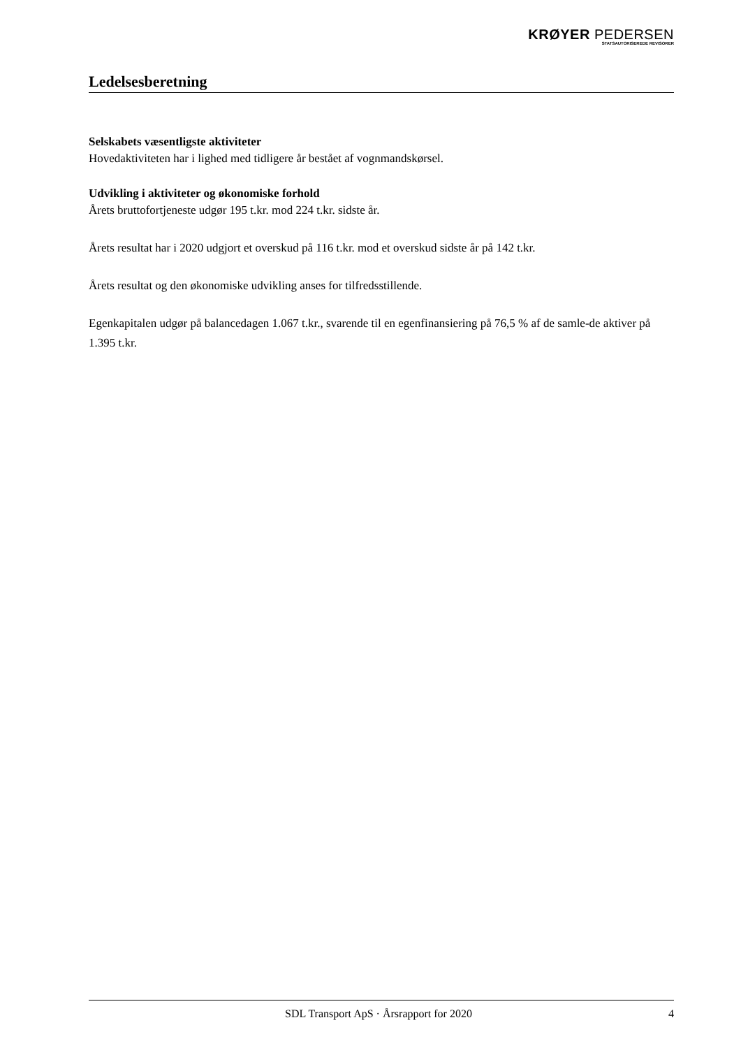KRØYER PEDERSEN
STATSAUTORISEREDE REVISORER
Ledelsesberetning
Selskabets væsentligste aktiviteter
Hovedaktiviteten har i lighed med tidligere år bestået af vognmandskørsel.
Udvikling i aktiviteter og økonomiske forhold
Årets bruttofortjeneste udgør 195 t.kr. mod 224 t.kr. sidste år.
Årets resultat har i 2020 udgjort et overskud på 116 t.kr. mod et overskud sidste år på 142 t.kr.
Årets resultat og den økonomiske udvikling anses for tilfredsstillende.
Egenkapitalen udgør på balancedagen 1.067 t.kr., svarende til en egenfinansiering på 76,5 % af de samle-de aktiver på 1.395 t.kr.
SDL Transport ApS · Årsrapport for 2020 4